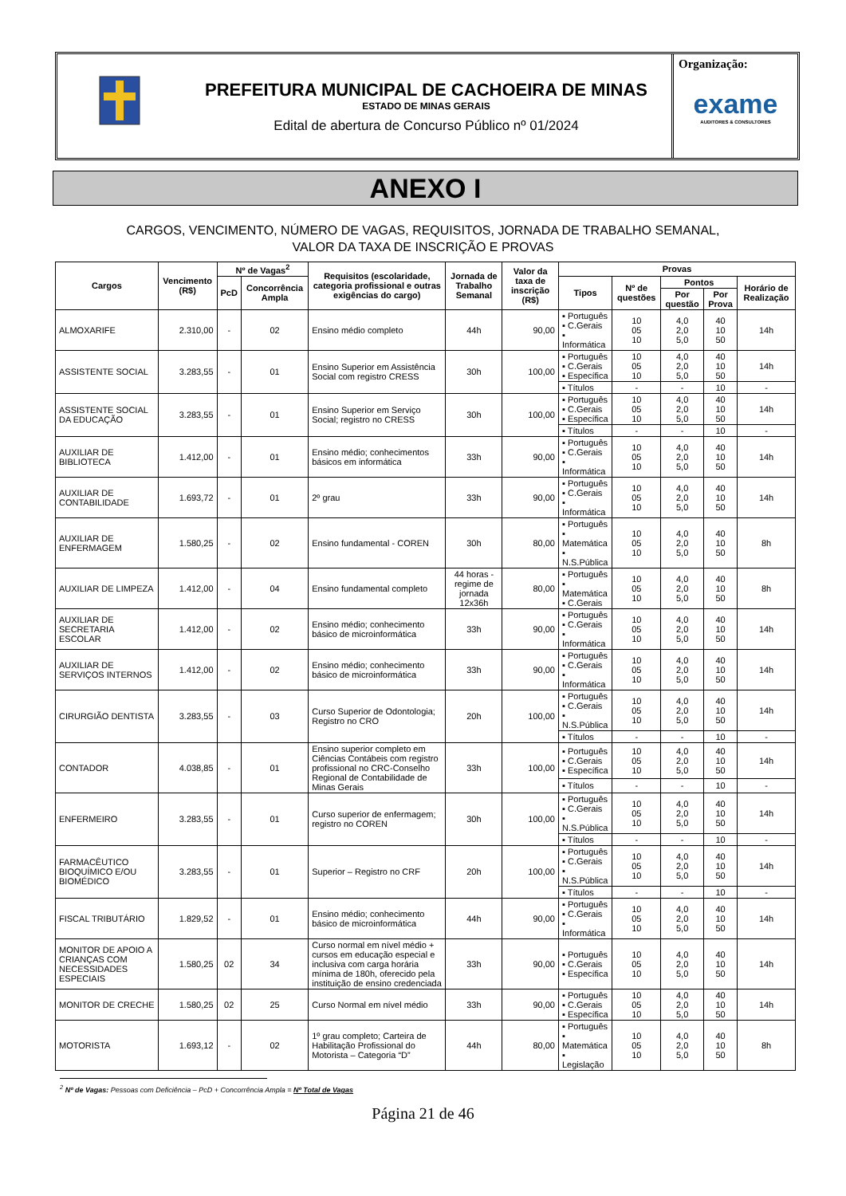PREFEITURA MUNICIPAL DE CACHOEIRA DE MINAS
ESTADO DE MINAS GERAIS
Edital de abertura de Concurso Público nº 01/2024
Organização:
exame
AUDITORES & CONSULTORES
ANEXO I
CARGOS, VENCIMENTO, NÚMERO DE VAGAS, REQUISITOS, JORNADA DE TRABALHO SEMANAL,
VALOR DA TAXA DE INSCRIÇÃO E PROVAS
| Cargos | Vencimento (R$) | Nº de Vagas<sup>2</sup> | | Requisitos (escolaridade, categoria profissional e outras exigências do cargo) | Jornada de Trabalho Semanal | Valor da taxa de inscrição (R$) | Provas | | | | |
| --- | --- | --- | --- | --- | --- | --- | --- | --- | --- | --- | --- |
| | | PcD | Concorrência Ampla | | | | Tipos | Nº de questões | Pontos | | Horário de Realização |
| | | | | | | | | | Por questão | Por Prova | |
| ALMOXARIFE | 2.310,00 | - | 02 | Ensino médio completo | 44h | 90,00 | ▪ Português ▪ C.Gerais ▪ Informática | 10 05 10 | 4,0 2,0 5,0 | 40 10 50 | 14h |
| ASSISTENTE SOCIAL | 3.283,55 | - | 01 | Ensino Superior em Assistência Social com registro CRESS | 30h | 100,00 | ▪ Português ▪ C.Gerais ▪ Específica | 10 05 10 | 4,0 2,0 5,0 | 40 10 50 | 14h |
| | | | | | | | ▪ Títulos | - | - | 10 | - |
| ASSISTENTE SOCIAL DA EDUCAÇÃO | 3.283,55 | - | 01 | Ensino Superior em Serviço Social; registro no CRESS | 30h | 100,00 | ▪ Português ▪ C.Gerais ▪ Específica | 10 05 10 | 4,0 2,0 5,0 | 40 10 50 | 14h |
| | | | | | | | ▪ Títulos | - | - | 10 | - |
| AUXILIAR DE BIBLIOTECA | 1.412,00 | - | 01 | Ensino médio; conhecimentos básicos em informática | 33h | 90,00 | ▪ Português ▪ C.Gerais ▪ Informática | 10 05 10 | 4,0 2,0 5,0 | 40 10 50 | 14h |
| AUXILIAR DE CONTABILIDADE | 1.693,72 | - | 01 | 2º grau | 33h | 90,00 | ▪ Português ▪ C.Gerais ▪ Informática | 10 05 10 | 4,0 2,0 5,0 | 40 10 50 | 14h |
| AUXILIAR DE ENFERMAGEM | 1.580,25 | - | 02 | Ensino fundamental - COREN | 30h | 80,00 | ▪ Português ▪ Matemática ▪ N.S.Pública | 10 05 10 | 4,0 2,0 5,0 | 40 10 50 | 8h |
| AUXILIAR DE LIMPEZA | 1.412,00 | - | 04 | Ensino fundamental completo | 44 horas - regime de jornada 12x36h | 80,00 | ▪ Português ▪ Matemática ▪ C.Gerais | 10 05 10 | 4,0 2,0 5,0 | 40 10 50 | 8h |
| AUXILIAR DE SECRETARIA ESCOLAR | 1.412,00 | - | 02 | Ensino médio; conhecimento básico de microinformática | 33h | 90,00 | ▪ Português ▪ C.Gerais ▪ Informática | 10 05 10 | 4,0 2,0 5,0 | 40 10 50 | 14h |
| AUXILIAR DE SERVIÇOS INTERNOS | 1.412,00 | - | 02 | Ensino médio; conhecimento básico de microinformática | 33h | 90,00 | ▪ Português ▪ C.Gerais ▪ Informática | 10 05 10 | 4,0 2,0 5,0 | 40 10 50 | 14h |
| CIRURGIÃO DENTISTA | 3.283,55 | - | 03 | Curso Superior de Odontologia; Registro no CRO | 20h | 100,00 | ▪ Português ▪ C.Gerais ▪ N.S.Pública | 10 05 10 | 4,0 2,0 5,0 | 40 10 50 | 14h |
| | | | | | | | ▪ Títulos | - | - | 10 | - |
| CONTADOR | 4.038,85 | - | 01 | Ensino superior completo em Ciências Contábeis com registro profissional no CRC-Conselho Regional de Contabilidade de Minas Gerais | 33h | 100,00 | ▪ Português ▪ C.Gerais ▪ Específica | 10 05 10 | 4,0 2,0 5,0 | 40 10 50 | 14h |
| | | | | | | | ▪ Títulos | - | - | 10 | - |
| ENFERMEIRO | 3.283,55 | - | 01 | Curso superior de enfermagem; registro no COREN | 30h | 100,00 | ▪ Português ▪ C.Gerais ▪ N.S.Pública | 10 05 10 | 4,0 2,0 5,0 | 40 10 50 | 14h |
| | | | | | | | ▪ Títulos | - | - | 10 | - |
| FARMACÊUTICO BIOQUÍMICO E/OU BIOMÉDICO | 3.283,55 | - | 01 | Superior – Registro no CRF | 20h | 100,00 | ▪ Português ▪ C.Gerais ▪ N.S.Pública | 10 05 10 | 4,0 2,0 5,0 | 40 10 50 | 14h |
| | | | | | | | ▪ Títulos | - | - | 10 | - |
| FISCAL TRIBUTÁRIO | 1.829,52 | - | 01 | Ensino médio; conhecimento básico de microinformática | 44h | 90,00 | ▪ Português ▪ C.Gerais ▪ Informática | 10 05 10 | 4,0 2,0 5,0 | 40 10 50 | 14h |
| MONITOR DE APOIO A CRIANÇAS COM NECESSIDADES ESPECIAIS | 1.580,25 | 02 | 34 | Curso normal em nível médio + cursos em educação especial e inclusiva com carga horária mínima de 180h, oferecido pela instituição de ensino credenciada | 33h | 90,00 | ▪ Português ▪ C.Gerais ▪ Específica | 10 05 10 | 4,0 2,0 5,0 | 40 10 50 | 14h |
| MONITOR DE CRECHE | 1.580,25 | 02 | 25 | Curso Normal em nível médio | 33h | 90,00 | ▪ Português ▪ C.Gerais ▪ Específica | 10 05 10 | 4,0 2,0 5,0 | 40 10 50 | 14h |
| MOTORISTA | 1.693,12 | - | 02 | 1º grau completo; Carteira de Habilitação Profissional do Motorista – Categoria “D” | 44h | 80,00 | ▪ Português ▪ Matemática ▪ Legislação | 10 05 10 | 4,0 2,0 5,0 | 40 10 50 | 8h |
<sup>2</sup> Nº de Vagas: Pessoas com Deficiência – PcD + Concorrência Ampla = Nº Total de Vagas
Página 21 de 46